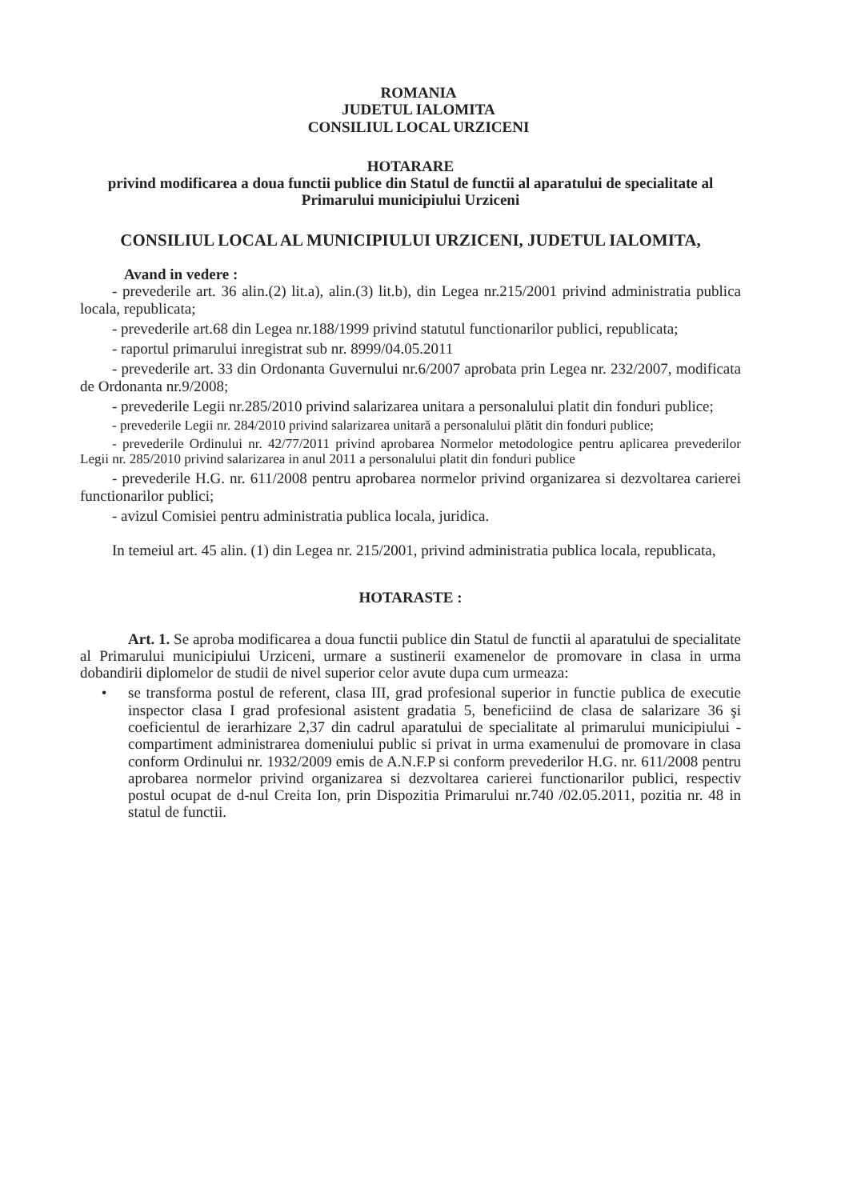ROMANIA
JUDETUL IALOMITA
CONSILIUL LOCAL URZICENI
HOTARARE
privind modificarea a doua functii publice din Statul de functii al aparatului de specialitate al Primarului municipiului Urziceni
CONSILIUL LOCAL AL MUNICIPIULUI URZICENI, JUDETUL IALOMITA,
Avand in vedere :
- prevederile art. 36 alin.(2) lit.a), alin.(3) lit.b), din Legea nr.215/2001 privind administratia publica locala, republicata;
- prevederile art.68 din Legea nr.188/1999 privind statutul functionarilor publici, republicata;
- raportul primarului inregistrat sub nr. 8999/04.05.2011
- prevederile art. 33 din Ordonanta Guvernului nr.6/2007 aprobata prin Legea nr. 232/2007, modificata de Ordonanta nr.9/2008;
- prevederile Legii nr.285/2010 privind salarizarea unitara a personalului platit din fonduri publice;
- prevederile Legii nr. 284/2010 privind salarizarea unitară a personalului plătit din fonduri publice;
- prevederile Ordinului nr. 42/77/2011 privind aprobarea Normelor metodologice pentru aplicarea prevederilor Legii nr. 285/2010 privind salarizarea in anul 2011 a personalului platit din fonduri publice
- prevederile H.G. nr. 611/2008 pentru aprobarea normelor privind organizarea si dezvoltarea carierei functionarilor publici;
- avizul Comisiei pentru administratia publica locala, juridica.
In temeiul art. 45 alin. (1) din Legea nr. 215/2001, privind administratia publica locala, republicata,
HOTARASTE :
Art. 1. Se aproba modificarea a doua functii publice din Statul de functii al aparatului de specialitate al Primarului municipiului Urziceni, urmare a sustinerii examenelor de promovare in clasa in urma dobandirii diplomelor de studii de nivel superior celor avute dupa cum urmeaza:
• se transforma postul de referent, clasa III, grad profesional superior in functie publica de executie inspector clasa I grad profesional asistent gradatia 5, beneficiind de clasa de salarizare 36 şi coeficientul de ierarhizare 2,37 din cadrul aparatului de specialitate al primarului municipiului - compartiment administrarea domeniului public si privat in urma examenului de promovare in clasa conform Ordinului nr. 1932/2009 emis de A.N.F.P si conform prevederilor H.G. nr. 611/2008 pentru aprobarea normelor privind organizarea si dezvoltarea carierei functionarilor publici, respectiv postul ocupat de d-nul Creita Ion, prin Dispozitia Primarului nr.740 /02.05.2011, pozitia nr. 48 in statul de functii.